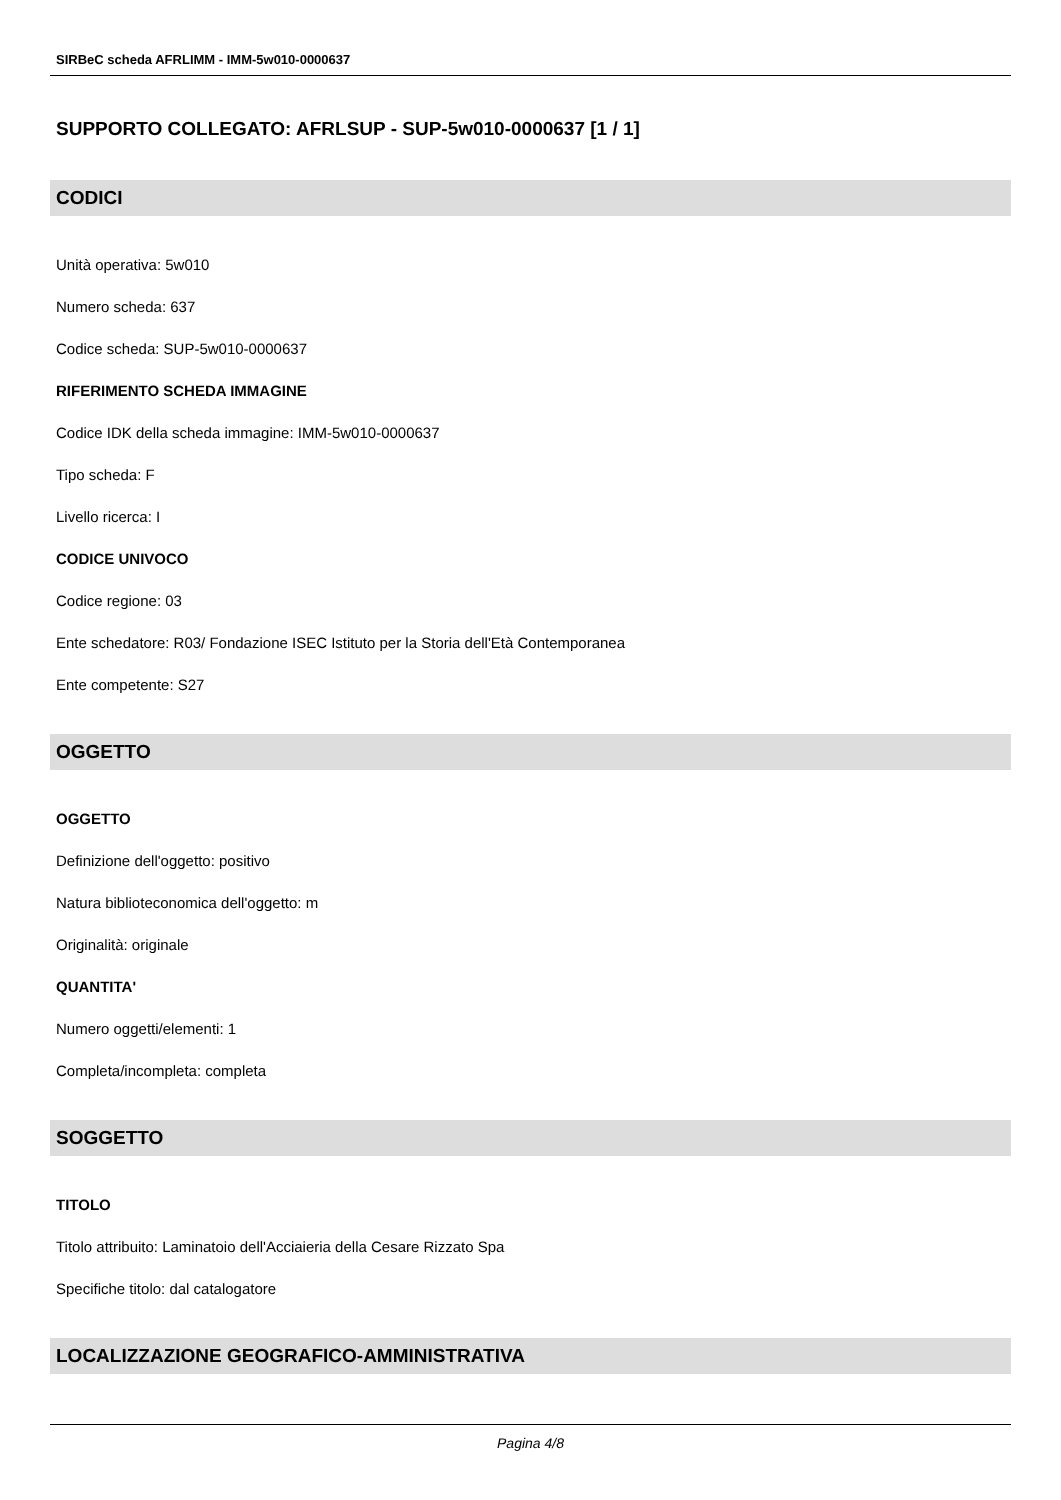SIRBeC scheda AFRLIMM - IMM-5w010-0000637
SUPPORTO COLLEGATO: AFRLSUP - SUP-5w010-0000637 [1 / 1]
CODICI
Unità operativa: 5w010
Numero scheda: 637
Codice scheda: SUP-5w010-0000637
RIFERIMENTO SCHEDA IMMAGINE
Codice IDK della scheda immagine: IMM-5w010-0000637
Tipo scheda: F
Livello ricerca: I
CODICE UNIVOCO
Codice regione: 03
Ente schedatore: R03/ Fondazione ISEC Istituto per la Storia dell'Età Contemporanea
Ente competente: S27
OGGETTO
OGGETTO
Definizione dell'oggetto: positivo
Natura biblioteconomica dell'oggetto: m
Originalità: originale
QUANTITA'
Numero oggetti/elementi: 1
Completa/incompleta: completa
SOGGETTO
TITOLO
Titolo attribuito: Laminatoio dell'Acciaieria della Cesare Rizzato Spa
Specifiche titolo: dal catalogatore
LOCALIZZAZIONE GEOGRAFICO-AMMINISTRATIVA
Pagina 4/8